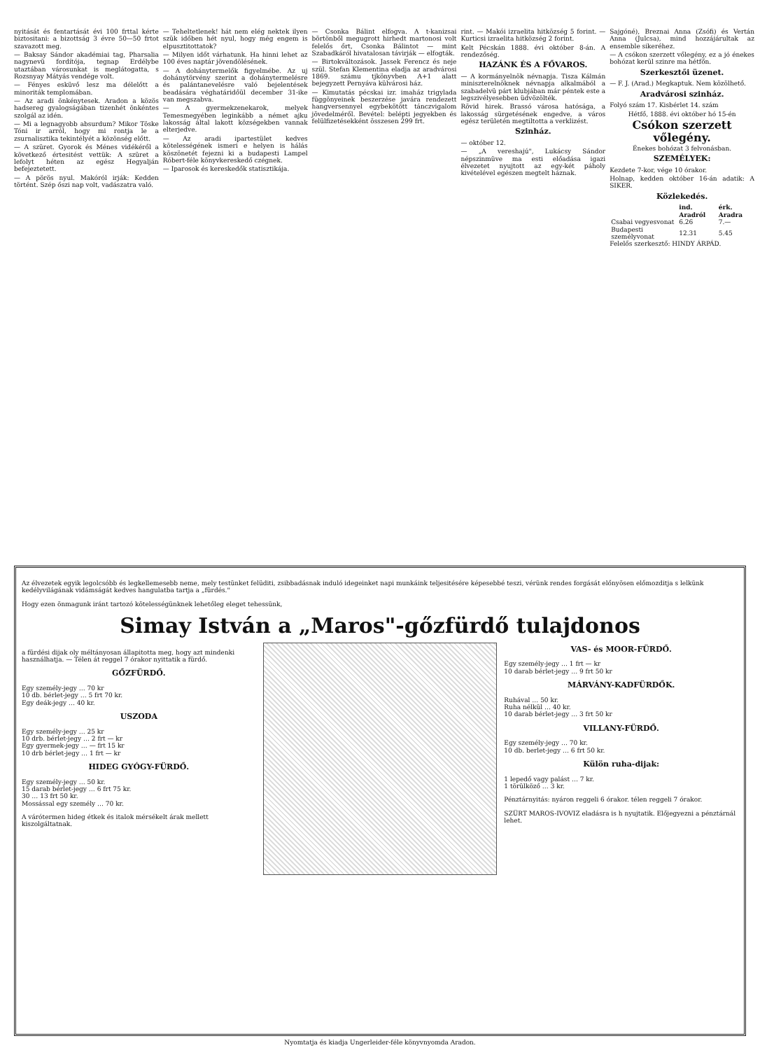nyitását és fentartását évi 100 frttal kérte biztositani: a bizottság 3 évre 50—50 frtot szavazott meg.
— Baksay Sándor akadémiai tag, Pharsalia nagynevü fordítója, tegnap Erdélybe utaztában városunkat is meglátogatta, s Rozsnyay Mátyás vendége volt.
— Fényes esküvő lesz ma délelőtt a minoriták templomában.
— Az aradi önkénytesek. Aradon a közös hadsereg gyalogságában tizenhét önkéntes szolgál az idén.
— Mi a legnagyobb absurdum? Mikor Töske Tóni ir arról, hogy mi rontja le a zsurnalisztika tekintélyét a közönség előtt.
— A szüret. Gyorok és Ménes vidékéről a következő értesitést vettük: A szüret a lefolyt héten az egész Hegyalján befejeztetett.
— A pörös nyul. Makóról irják: Kedden történt. Szép őszi nap volt, vadászatra való.
— Teheltetlenek! hát nem elég nektek ilyen szük időben hét nyul, hogy még engem is elpusztitottatok?
— Milyen időt várhatunk. Ha hinni lehet az 100 éves naptár jövendölésének.
— A dohánytermelők figyelmébe. Az uj dohánytörvény szerint a dohánytermelésre és palántanevelésre való bejelentések beadására véghatáridőül december 31-ike van megszabva.
— A gyermekzenekarok, melyek Temesmegyében leginkább a német ajku lakosság által lakott községekben vannak elterjedve.
— Az aradi ipartestület kedves kötelességének ismeri e helyen is hálás köszönetét fejezni ki a budapesti Lampel Róbert-féle könyvkereskedő czégnek.
— Iparosok és kereskedők statisztikája.
— Csonka Bálint elfogva. A t-kanizsai börtönből megugrott hirhedt martonosi volt felelős őrt, Csonka Bálintot — mint Szabadkáról hivatalosan távirják — elfogták.
— Birtokváltozások. Jassek Ferencz és neje szül. Stefan Klementina eladja az aradvárosi 1869. számu tjkönyvben A+1 alatt bejegyzett Pernyáva külvárosi ház.
— Kimutatás pécskai izr. imaház trigylada függönyeinek beszerzése javára rendezett hangversennyel egybekötött tánczvigalom jövedelméről. Bevétel: belépti jegyekben és felülfizetésekként összesen 299 frt.
rint. — Makói izraelita hitközség 5 forint. — Kurticsi izraelita hitközség 2 forint.
Kelt Pécskán 1888. évi október 8-án. A rendezőség.
HAZÁNK ÉS A FŐVAROS.
— A kormányelnök névnapja. Tisza Kálmán miniszterelnöknek névnapja alkalmából a szabadelvü párt klubjában már péntek este a legszivélyesebben üdvözölték.
Rövid hirek. Brassó városa hatósága, a lakosság sürgetésének engedve, a város egész területén megtiltotta a verklizést.
Szinház.
— október 12.
— „A vereshajú", Lukácsy Sándor népszinmüve ma esti előadása igazi élvezetet nyujtott az egy-két páholy kivételével egészen megtelt háznak.
Sajgóné), Breznai Anna (Zsófi) és Vertán Anna (Julcsa), mind hozzájárultak az ensemble sikeréhez.
— A csókon szerzett vőlegény, ez a jó énekes bohózat kerül szinre ma hétfőn.
Szerkesztői üzenet.
— F. J. (Arad.) Megkaptuk. Nem közölhető.
Aradvárosi szinház.
Folyó szám 17. Kisbérlet 14. szám
Hétfő, 1888. évi október hó 15-én
Csókon szerzett vőlegény.
Énekes bohózat 3 felvonásban.
SZEMÉLYEK:
Kezdete 7-kor, vége 10 órakor.
Holnap, kedden október 16-án adatik: A SIKER.
Közlekedés.
| | ind. Aradról | érk. Aradra |
| --- | --- | --- |
| Csabai vegyesvonat | 6.26 | 7.— |
| Budapesti személyvonat | 12.31 | 5.45 |
Felelős szerkesztő: HINDY ÁRPÁD.
Az élvezetek egyik legolcsóbb és legkellemesebb neme, mely testünket felüditi, zsibbadásnak induló idegeinket napi munkáink teljesitésére képesebbé teszi, vérünk rendes forgását előnyösen előmozditja s lelkünk kedélyvilágának vidámságát kedves hangulatba tartja a „fürdés."
Hogy ezen önmagunk iránt tartozó kötelességünknek lehetőleg eleget tehessünk,
Simay István a „Maros"-gőzfürdő tulajdonos
a fürdési dijak oly méltányosan állapitotta meg, hogy azt mindenki használhatja. — Télen át reggel 7 órakor nyittatik a fürdő.
GŐZFÜRDŐ.
Egy személy-jegy … 70 kr
10 db. bérlet-jegy … 5 frt 70 kr.
Egy deák-jegy … 40 kr.
USZODA
Egy személy-jegy … 25 kr
10 drb. bérlet-jegy … 2 frt — kr
Egy gyermek-jegy … — frt 15 kr
10 drb bérlet-jegy … 1 frt — kr
HIDEG GYÓGY-FÜRDŐ.
Egy személy-jegy … 50 kr.
15 darab bérlet-jegy … 6 frt 75 kr.
30 … 13 frt 50 kr.
Mossással egy személy … 70 kr.
A várótermen hideg étkek és italok mérsékelt árak mellett kiszolgáltatnak.
VAS- és MOOR-FÜRDŐ.
Egy személy-jegy … 1 frt — kr
10 darab bérlet-jegy … 9 frt 50 kr
MÁRVÁNY-KADFÜRDŐK.
Ruhával … 50 kr.
Ruha nélkül … 40 kr.
10 darab bérlet-jegy … 3 frt 50 kr
VILLANY-FÜRDŐ.
Egy személy-jegy … 70 kr.
10 db. berlet-jegy … 6 frt 50 kr.
Külön ruha-dijak:
1 lepedő vagy palást … 7 kr.
1 törülköző … 3 kr.
Pénztárnyitás: nyáron reggeli 6 órakor. télen reggeli 7 órakor.
SZÜRT MAROS-IVOVIZ eladásra is h nyujtatik. Előjegyezni a pénztárnál lehet.
Nyomtatja és kiadja Ungerleider-féle könyvnyomda Aradon.